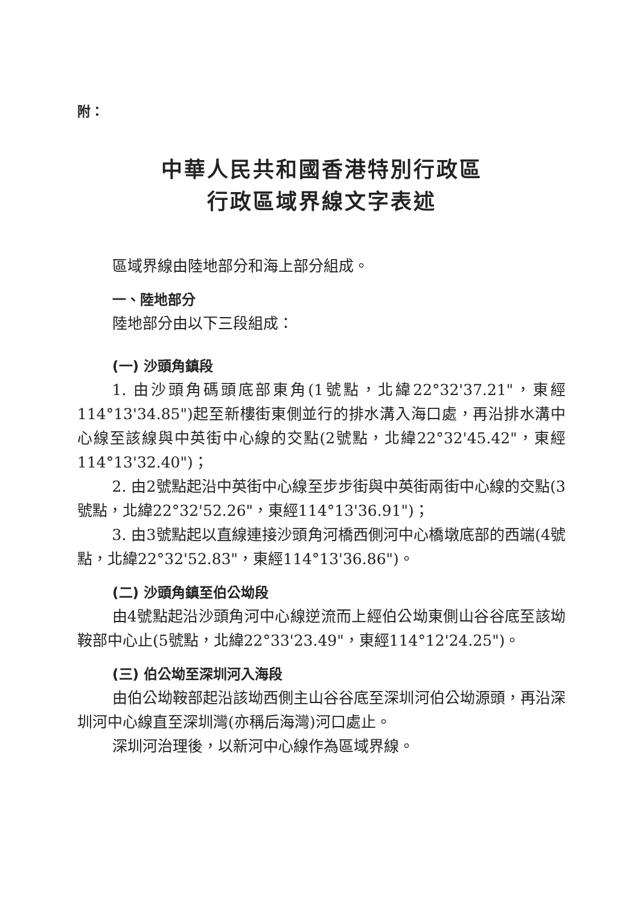附：
中華人民共和國香港特別行政區
行政區域界線文字表述
區域界線由陸地部分和海上部分組成。
一、陸地部分
陸地部分由以下三段組成：
(一) 沙頭角鎮段
1. 由沙頭角碼頭底部東角(1號點，北緯22°32'37.21"，東經114°13'34.85")起至新樓街東側並行的排水溝入海口處，再沿排水溝中心線至該線與中英街中心線的交點(2號點，北緯22°32'45.42"，東經114°13'32.40")；
2. 由2號點起沿中英街中心線至步步街與中英街兩街中心線的交點(3號點，北緯22°32'52.26"，東經114°13'36.91")；
3. 由3號點起以直線連接沙頭角河橋西側河中心橋墩底部的西端(4號點，北緯22°32'52.83"，東經114°13'36.86")。
(二) 沙頭角鎮至伯公坳段
由4號點起沿沙頭角河中心線逆流而上經伯公坳東側山谷谷底至該坳鞍部中心止(5號點，北緯22°33'23.49"，東經114°12'24.25")。
(三) 伯公坳至深圳河入海段
由伯公坳鞍部起沿該坳西側主山谷谷底至深圳河伯公坳源頭，再沿深圳河中心線直至深圳灣(亦稱后海灣)河口處止。
深圳河治理後，以新河中心線作為區域界線。